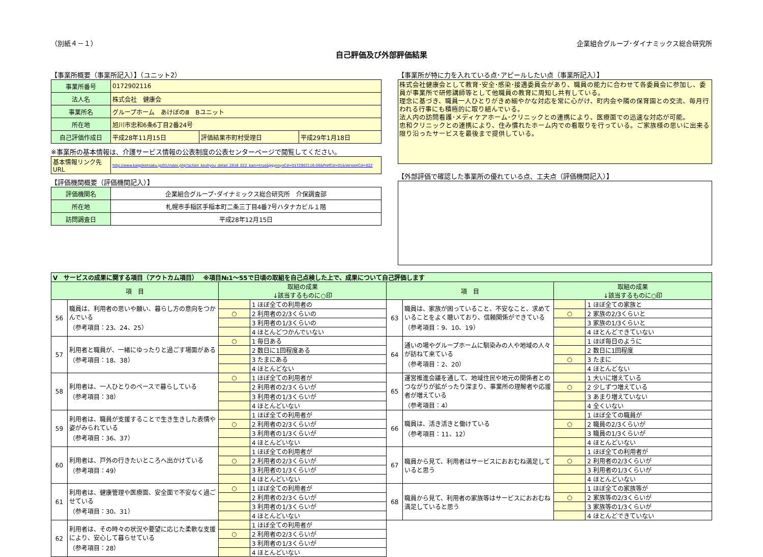（別紙４－１） 企業組合グループ･ダイナミックス総合研究所
自己評価及び外部評価結果
【事業所概要（事業所記入）】（ユニット2）
| 事業所番号 | 0172902116 | | |
| 法人名 | 株式会社 健康会 | | |
| 事業所名 | グループホーム あけぼのⅢ Bユニット | | |
| 所在地 | 旭川市忠和6条6丁目2番24号 | | |
| 自己評価作成日 | 平成28年11月15日 | 評価結果市町村受理日 | 平成29年1月18日 |
※事業所の基本情報は、介護サービス情報の公表制度の公表センターページで閲覧してください。
| 基本情報リンク先URL | http://www.kaigokensaku.jp/01/index.php?action_kouhyou_detail_2016_022_kani=true&JigyosyoCd=0172902116-00&PrefCd=01&VersionCd=022 |
【評価機関概要（評価機関記入）】
| 評価機関名 | 企業組合グループ･ダイナミックス総合研究所 介保調査部 |
| 所在地 | 札幌市手稲区手稲本町二条三丁目4番7号ハタナカビル１階 |
| 訪問調査日 | 平成28年12月15日 |
【事業所が特に力を入れている点･アピールしたい点（事業所記入）】
株式会社健康会として教育･安全･感染･接遇委員会があり、職員の能力に合わせて各委員会に参加し、委員が事業所で研修講師等として他職員の教育に周知し共有している。
理念に基づき、職員一人ひとりがきめ細やかな対応を常に心がけ、町内会や隣の保育園との交流、毎月行われる行事にも積極的に取り組んでいる。
法人内の訪問看護･メディケアホーム･クリニックとの連携により、医療面での迅速な対応が可能。
忠和クリニックとの連携により、住み慣れたホーム内での看取りを行っている。ご家族様の思いに出来る限り沿ったサービスを最後まで提供している。
【外部評価で確認した事業所の優れている点、工夫点（評価機関記入）】
| Ⅴ サービスの成果に関する項目（アウトカム項目） ※項目№1～55で日頃の取組を自己点検した上で、成果について自己評価します | | | | | | | |
| 項 目 | | 取組の成果 ↓該当するものに○印 | | 項 目 | | 取組の成果 ↓該当するものに○印 | |
| 56 | 職員は、利用者の思いや願い、暮らし方の意向をつかんでいる （参考項目：23、24、25） | | 1 ほぼ全ての利用者の | 63 | 職員は、家族が困っていること、不安なこと、求めていることをよく聴いており、信頼関係ができている （参考項目：9、10、19） | | 1 ほぼ全ての家族と |
| | | ○ | 2 利用者の2/3くらいの | | | ○ | 2 家族の2/3くらいと |
| | | | 3 利用者の1/3くらいの | | | | 3 家族の1/3くらいと |
| | | | 4 ほとんどつかんでいない | | | | 4 ほとんどできていない |
| 57 | 利用者と職員が、一緒にゆったりと過ごす場面がある （参考項目：18、38） | ○ | 1 毎日ある | 64 | 通いの場やグループホームに馴染みの人や地域の人々が訪ねて来ている （参考項目：2、20） | | 1 ほぼ毎日のように |
| | | | 2 数日に1回程度ある | | | | 2 数日に1回程度 |
| | | | 3 たまにある | | | ○ | 3 たまに |
| | | | 4 ほとんどない | | | | 4 ほとんどない |
| 58 | 利用者は、一人ひとりのペースで暮らしている （参考項目：38） | ○ | 1 ほぼ全ての利用者が | 65 | 運営推進会議を通して、地域住民や地元の関係者とのつながりが拡がったり深まり、事業所の理解者や応援者が増えている （参考項目：4） | | 1 大いに増えている |
| | | | 2 利用者の2/3くらいが | | | ○ | 2 少しずつ増えている |
| | | | 3 利用者の1/3くらいが | | | | 3 あまり増えていない |
| | | | 4 ほとんどいない | | | | 4 全くいない |
| 59 | 利用者は、職員が支援することで生き生きした表情や姿がみられている （参考項目：36、37） | | 1 ほぼ全ての利用者が | 66 | 職員は、活き活きと働けている （参考項目：11、12） | | 1 ほぼ全ての職員が |
| | | ○ | 2 利用者の2/3くらいが | | | ○ | 2 職員の2/3くらいが |
| | | | 3 利用者の1/3くらいが | | | | 3 職員の1/3くらいが |
| | | | 4 ほとんどいない | | | | 4 ほとんどいない |
| 60 | 利用者は、戸外の行きたいところへ出かけている （参考項目：49） | | 1 ほぼ全ての利用者が | 67 | 職員から見て、利用者はサービスにおおむね満足していると思う | | 1 ほぼ全ての利用者が |
| | | ○ | 2 利用者の2/3くらいが | | | ○ | 2 利用者の2/3くらいが |
| | | | 3 利用者の1/3くらいが | | | | 3 利用者の1/3くらいが |
| | | | 4 ほとんどいない | | | | 4 ほとんどいない |
| 61 | 利用者は、健康管理や医療面、安全面で不安なく過ごせている （参考項目：30、31） | ○ | 1 ほぼ全ての利用者が | 68 | 職員から見て、利用者の家族等はサービスにおおむね満足していると思う | | 1 ほぼ全ての家族等が |
| | | | 2 利用者の2/3くらいが | | | ○ | 2 家族等の2/3くらいが |
| | | | 3 利用者の1/3くらいが | | | | 3 家族等の1/3くらいが |
| | | | 4 ほとんどいない | | | | 4 ほとんどできていない |
| 62 | 利用者は、その時々の状況や要望に応じた柔軟な支援により、安心して暮らせている （参考項目：28） | | 1 ほぼ全ての利用者が | | | | |
| | | ○ | 2 利用者の2/3くらいが | | | | |
| | | | 3 利用者の1/3くらいが | | | | |
| | | | 4 ほとんどいない | | | | |